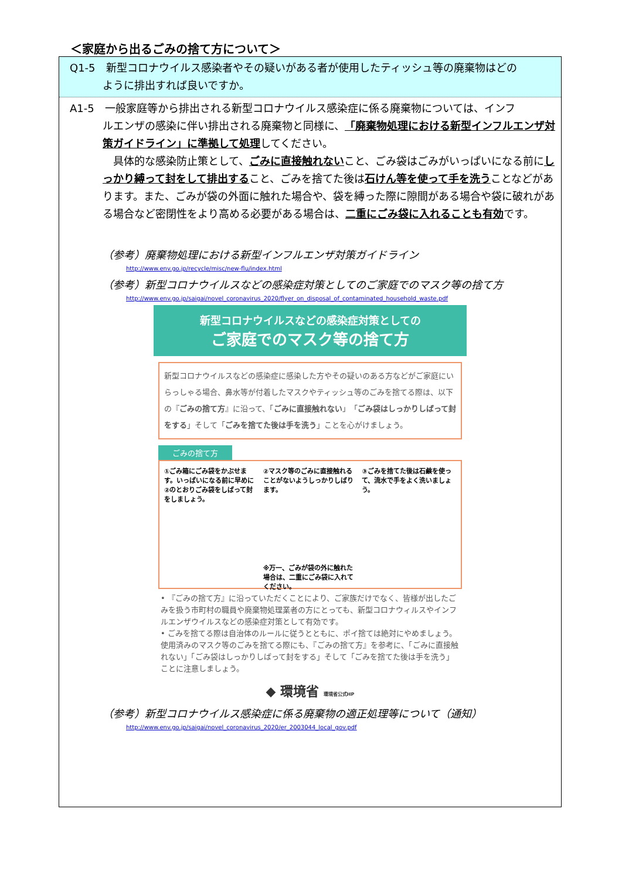＜家庭から出るごみの捨て方について＞
Q1-5　新型コロナウイルス感染者やその疑いがある者が使用したティッシュ等の廃棄物はどの
ように排出すれば良いですか。
A1-5　一般家庭等から排出される新型コロナウイルス感染症に係る廃棄物については、インフ
ルエンザの感染に伴い排出される廃棄物と同様に、「廃棄物処理における新型インフルエンザ対策ガイドライン」に準拠して処理してください。
　具体的な感染防止策として、ごみに直接触れないこと、ごみ袋はごみがいっぱいになる前にしっかり縛って封をして排出すること、ごみを捨てた後は石けん等を使って手を洗うことなどがあります。また、ごみが袋の外面に触れた場合や、袋を縛った際に隙間がある場合や袋に破れがある場合など密閉性をより高める必要がある場合は、二重にごみ袋に入れることも有効です。
（参考）廃棄物処理における新型インフルエンザ対策ガイドライン
http://www.env.go.jp/recycle/misc/new-flu/index.html
（参考）新型コロナウイルスなどの感染症対策としてのご家庭でのマスク等の捨て方
http://www.env.go.jp/saigai/novel_coronavirus_2020/flyer_on_disposal_of_contaminated_household_waste.pdf
新型コロナウイルスなどの感染症対策としての
ご家庭でのマスク等の捨て方
新型コロナウイルスなどの感染症に感染した方やその疑いのある方などがご家庭にいらっしゃる場合、鼻水等が付着したマスクやティッシュ等のごみを捨てる際は、以下の『ごみの捨て方』に沿って、「ごみに直接触れない」「ごみ袋はしっかりしばって封をする」そして「ごみを捨てた後は手を洗う」ことを心がけましょう。
ごみの捨て方
①ごみ箱にごみ袋をかぶせます。いっぱいになる前に早めに②のとおりごみ袋をしばって封をしましょう。
②マスク等のごみに直接触れることがないようしっかりしばります。
※万一、ごみが袋の外に触れた場合は、二重にごみ袋に入れてください。
③ごみを捨てた後は石鹸を使って、流水で手をよく洗いましょう。
• 『ごみの捨て方』に沿っていただくことにより、ご家族だけでなく、皆様が出したごみを扱う市町村の職員や廃棄物処理業者の方にとっても、新型コロナウィルスやインフルエンザウイルスなどの感染症対策として有効です。
• ごみを捨てる際は自治体のルールに従うとともに、ポイ捨ては絶対にやめましょう。使用済みのマスク等のごみを捨てる際にも、『ごみの捨て方』を参考に、「ごみに直接触れない」「ごみ袋はしっかりしばって封をする」そして「ごみを捨てた後は手を洗う」ことに注意しましょう。
◆ 環境省 環境省公式HP
（参考）新型コロナウイルス感染症に係る廃棄物の適正処理等について（通知）
http://www.env.go.jp/saigai/novel_coronavirus_2020/er_2003044_local_gov.pdf